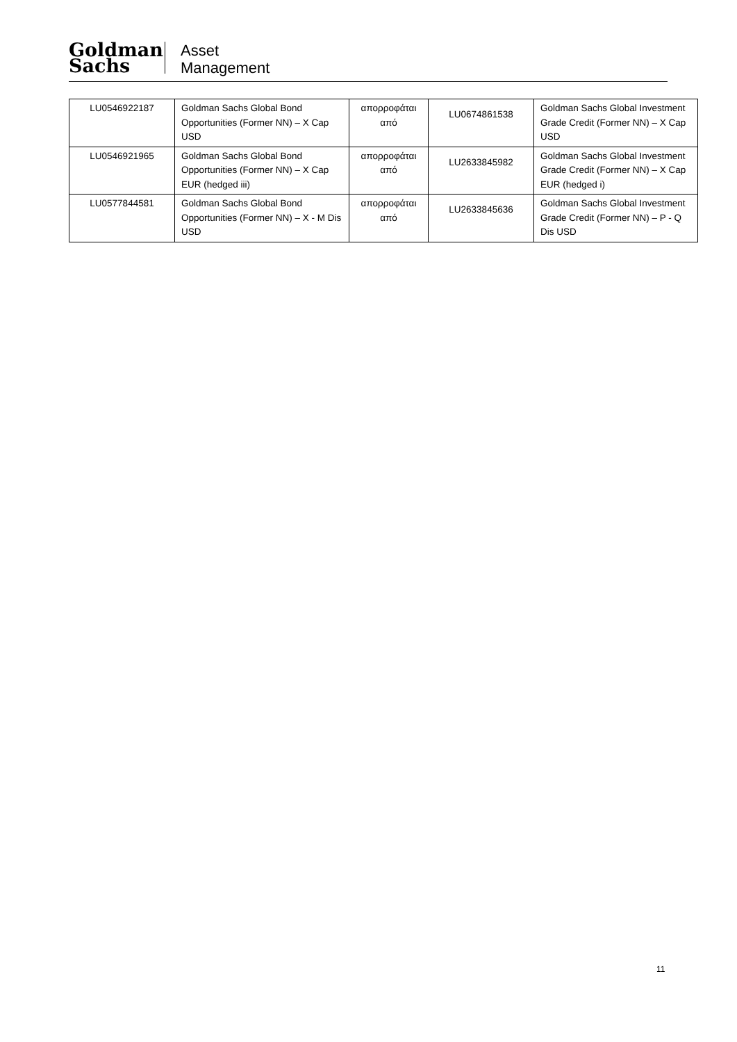Goldman
Sachs
Asset
Management
| LU0546922187 | Goldman Sachs Global Bond Opportunities (Former NN) – X Cap USD | απορροφάται από | LU0674861538 | Goldman Sachs Global Investment Grade Credit (Former NN) – X Cap USD |
| LU0546921965 | Goldman Sachs Global Bond Opportunities (Former NN) – X Cap EUR (hedged iii) | απορροφάται από | LU2633845982 | Goldman Sachs Global Investment Grade Credit (Former NN) – X Cap EUR (hedged i) |
| LU0577844581 | Goldman Sachs Global Bond Opportunities (Former NN) – X - M Dis USD | απορροφάται από | LU2633845636 | Goldman Sachs Global Investment Grade Credit (Former NN) – P - Q Dis USD |
11